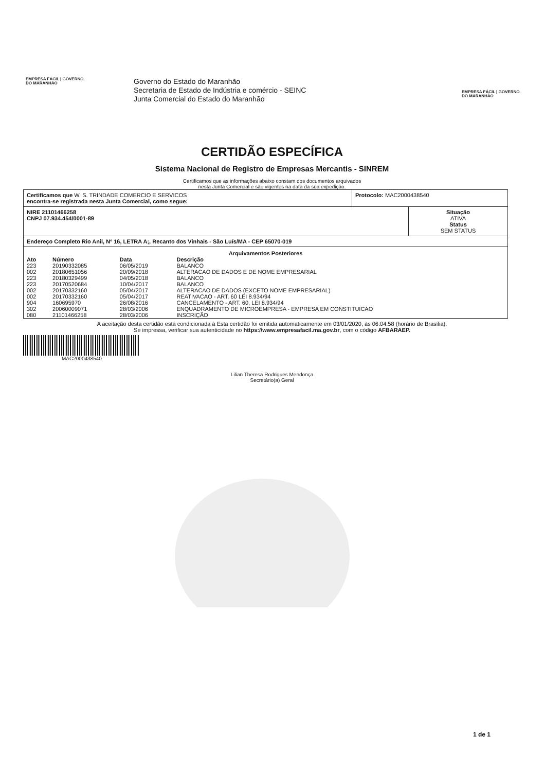EMPRESA FÁCIL | GOVERNO DO MARANHÃO
Governo do Estado do Maranhão
Secretaria de Estado de Indústria e comércio - SEINC
Junta Comercial do Estado do Maranhão
EMPRESA FÁCIL | GOVERNO DO MARANHÃO
CERTIDÃO ESPECÍFICA
Sistema Nacional de Registro de Empresas Mercantis - SINREM
Certificamos que as informações abaixo constam dos documentos arquivados
nesta Junta Comercial e são vigentes na data da sua expedição.
Certificamos que W. S. TRINDADE COMERCIO E SERVICOS
encontra-se registrada nesta Junta Comercial, como segue:
Protocolo: MAC2000438540
NIRE 21101466258
CNPJ 07.934.454/0001-89
Situação
ATIVA
Status
SEM STATUS
Endereço Completo Rio Anil, Nº 16, LETRA A;, Recanto dos Vinhais - São Luís/MA - CEP 65070-019
Arquivamentos Posteriores
| Ato | Número | Data | Descrição |
| --- | --- | --- | --- |
| 223 | 20190332085 | 06/05/2019 | BALANCO |
| 002 | 20180651056 | 20/09/2018 | ALTERACAO DE DADOS E DE NOME EMPRESARIAL |
| 223 | 20180329499 | 04/05/2018 | BALANCO |
| 223 | 20170520684 | 10/04/2017 | BALANCO |
| 002 | 20170332160 | 05/04/2017 | ALTERACAO DE DADOS (EXCETO NOME EMPRESARIAL) |
| 002 | 20170332160 | 05/04/2017 | REATIVACAO - ART. 60 LEI 8.934/94 |
| 904 | 160695970 | 26/08/2016 | CANCELAMENTO - ART. 60, LEI 8.934/94 |
| 302 | 20060009071 | 28/03/2006 | ENQUADRAMENTO DE MICROEMPRESA - EMPRESA EM CONSTITUICAO |
| 080 | 21101466258 | 28/03/2006 | INSCRIÇÃO |
A aceitação desta certidão está condicionada à Esta certidão foi emitida automaticamente em 03/01/2020, às 06:04:58 (horário de Brasília).
Se impressa, verificar sua autenticidade no https://www.empresafacil.ma.gov.br, com o código AFBARAEP.
MAC2000438540
Lilian Theresa Rodrigues Mendonça
Secretário(a) Geral
1 de 1